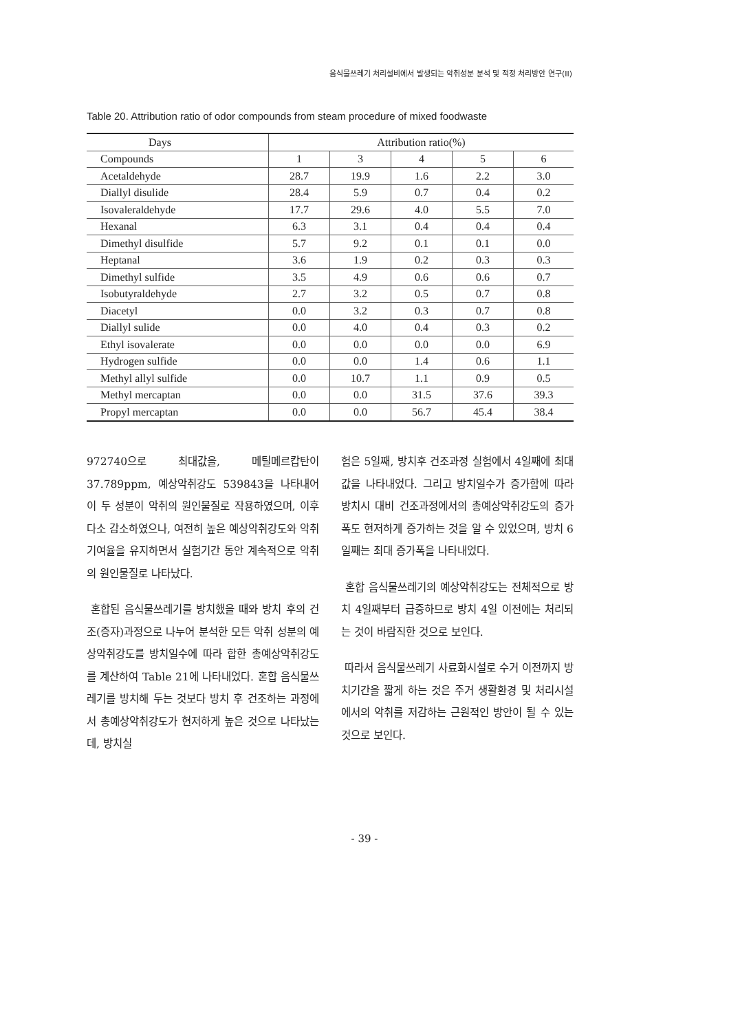음식물쓰레기 처리설비에서 발생되는 악취성분 분석 및 적정 처리방안 연구(II)
Table 20. Attribution ratio of odor compounds from steam procedure of mixed foodwaste
| Days | Attribution ratio(%) | | | | |
| --- | --- | --- | --- | --- | --- |
| Compounds | 1 | 3 | 4 | 5 | 6 |
| Acetaldehyde | 28.7 | 19.9 | 1.6 | 2.2 | 3.0 |
| Diallyl disulide | 28.4 | 5.9 | 0.7 | 0.4 | 0.2 |
| Isovaleraldehyde | 17.7 | 29.6 | 4.0 | 5.5 | 7.0 |
| Hexanal | 6.3 | 3.1 | 0.4 | 0.4 | 0.4 |
| Dimethyl disulfide | 5.7 | 9.2 | 0.1 | 0.1 | 0.0 |
| Heptanal | 3.6 | 1.9 | 0.2 | 0.3 | 0.3 |
| Dimethyl sulfide | 3.5 | 4.9 | 0.6 | 0.6 | 0.7 |
| Isobutyraldehyde | 2.7 | 3.2 | 0.5 | 0.7 | 0.8 |
| Diacetyl | 0.0 | 3.2 | 0.3 | 0.7 | 0.8 |
| Diallyl sulide | 0.0 | 4.0 | 0.4 | 0.3 | 0.2 |
| Ethyl isovalerate | 0.0 | 0.0 | 0.0 | 0.0 | 6.9 |
| Hydrogen sulfide | 0.0 | 0.0 | 1.4 | 0.6 | 1.1 |
| Methyl allyl sulfide | 0.0 | 10.7 | 1.1 | 0.9 | 0.5 |
| Methyl mercaptan | 0.0 | 0.0 | 31.5 | 37.6 | 39.3 |
| Propyl mercaptan | 0.0 | 0.0 | 56.7 | 45.4 | 38.4 |
972740으로 최대값을, 메틸메르캅탄이 37.789ppm, 예상악취강도 539843을 나타내어 이 두 성분이 악취의 원인물질로 작용하였으며, 이후 다소 감소하였으나, 여전히 높은 예상악취강도와 악취기여율을 유지하면서 실험기간 동안 계속적으로 악취의 원인물질로 나타났다.
혼합된 음식물쓰레기를 방치했을 때와 방치 후의 건조(증자)과정으로 나누어 분석한 모든 악취 성분의 예상악취강도를 방치일수에 따라 합한 총예상악취강도를 계산하여 Table 21에 나타내었다. 혼합 음식물쓰레기를 방치해 두는 것보다 방치 후 건조하는 과정에서 총예상악취강도가 현저하게 높은 것으로 나타났는데, 방치실
험은 5일째, 방치후 건조과정 실험에서 4일째에 최대값을 나타내었다. 그리고 방치일수가 증가함에 따라 방치시 대비 건조과정에서의 총예상악취강도의 증가폭도 현저하게 증가하는 것을 알 수 있었으며, 방치 6일째는 최대 증가폭을 나타내었다.
혼합 음식물쓰레기의 예상악취강도는 전체적으로 방치 4일째부터 급증하므로 방치 4일 이전에는 처리되는 것이 바람직한 것으로 보인다.
따라서 음식물쓰레기 사료화시설로 수거 이전까지 방치기간을 짧게 하는 것은 주거 생활환경 및 처리시설에서의 악취를 저감하는 근원적인 방안이 될 수 있는 것으로 보인다.
- 39 -